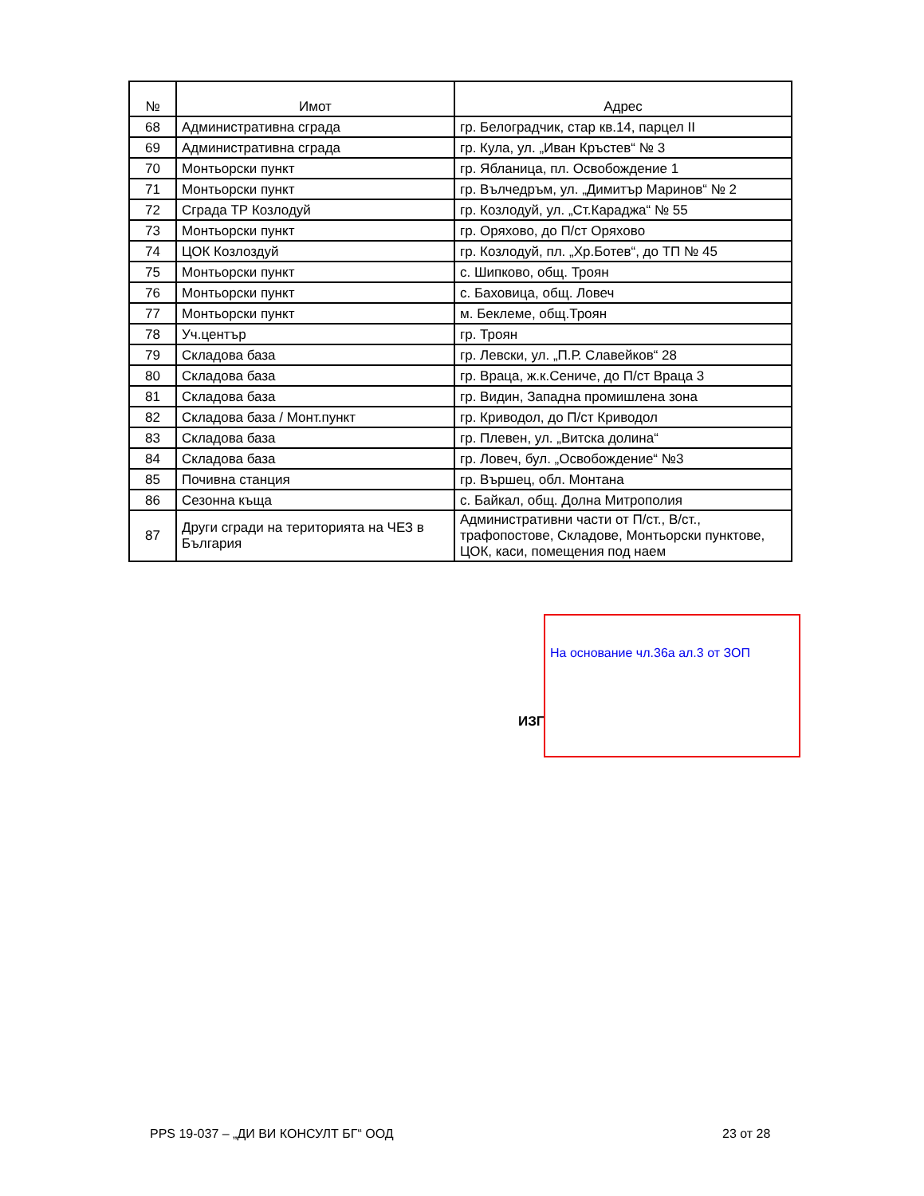| № | Имот | Адрес |
| --- | --- | --- |
| 68 | Административна сграда | гр. Белоградчик, стар кв.14, парцел II |
| 69 | Административна сграда | гр. Кула, ул. „Иван Кръстев“ № 3 |
| 70 | Монтьорски пункт | гр. Ябланица, пл. Освобождение 1 |
| 71 | Монтьорски пункт | гр. Вълчедръм, ул. „Димитър Маринов“ № 2 |
| 72 | Сграда ТР Козлодуй | гр. Козлодуй, ул. „Ст.Караджа“ № 55 |
| 73 | Монтьорски пункт | гр. Оряхово, до П/ст Оряхово |
| 74 | ЦОК Козлоздуй | гр. Козлодуй, пл. „Хр.Ботев“, до ТП № 45 |
| 75 | Монтьорски пункт | с. Шипково, общ. Троян |
| 76 | Монтьорски пункт | с. Баховица, общ. Ловеч |
| 77 | Монтьорски пункт | м. Беклеме, общ.Троян |
| 78 | Уч.център | гр. Троян |
| 79 | Складова база | гр. Левски, ул. „П.Р. Славейков“ 28 |
| 80 | Складова база | гр. Враца, ж.к.Сениче, до П/ст Враца 3 |
| 81 | Складова база | гр. Видин, Западна промишлена зона |
| 82 | Складова база / Монт.пункт | гр. Криводол, до П/ст Криводол |
| 83 | Складова база | гр. Плевен, ул. „Витска долина“ |
| 84 | Складова база | гр. Ловеч, бул. „Освобождение“ №3 |
| 85 | Почивна станция | гр. Вършец, обл. Монтана |
| 86 | Сезонна къща | с. Байкал, общ. Долна Митрополия |
| 87 | Други сгради на територията на ЧЕЗ в България | Административни части от П/ст., В/ст., трафопостове, Складове, Монтьорски пунктове, ЦОК, каси, помещения под наем |
ИЗГ
На основание чл.36а ал.3 от ЗОП
PPS 19-037 – „ДИ ВИ КОНСУЛТ БГ“ ООД
23 от 28